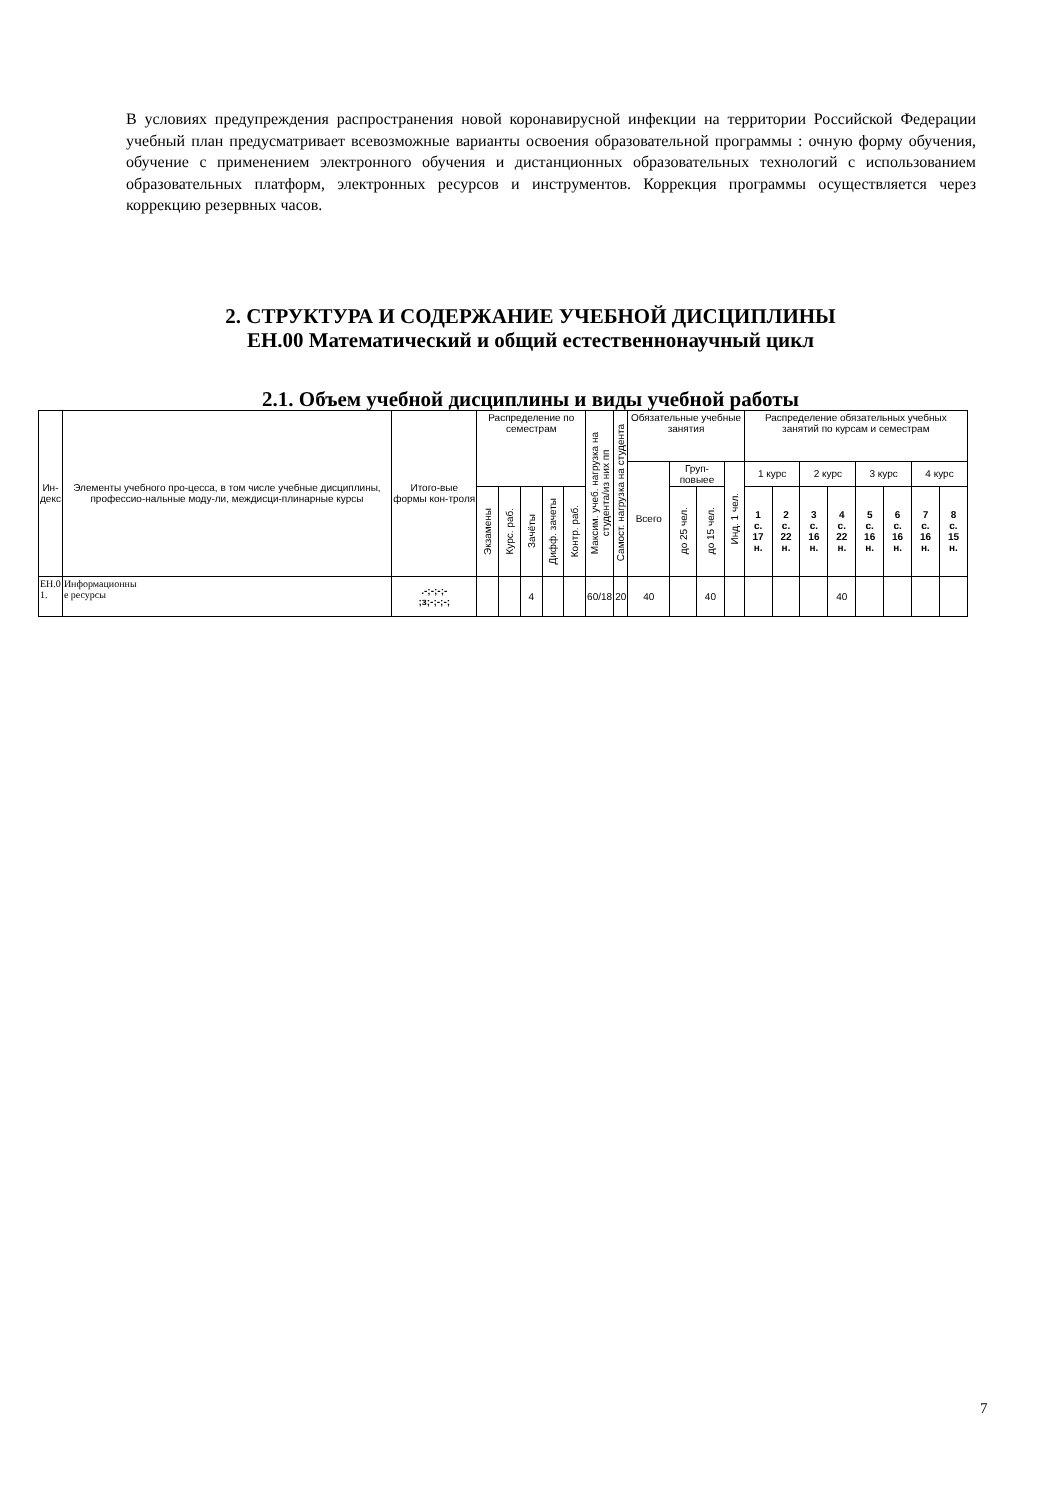В условиях предупреждения распространения новой коронавирусной инфекции на территории Российской Федерации учебный план предусматривает всевозможные варианты освоения образовательной программы : очную форму обучения, обучение с применением электронного обучения и дистанционных образовательных технологий с использованием образовательных платформ, электронных ресурсов и инструментов. Коррекция программы осуществляется через коррекцию резервных часов.
2. СТРУКТУРА И СОДЕРЖАНИЕ УЧЕБНОЙ ДИСЦИПЛИНЫ
ЕН.00 Математический и общий естественнонаучный цикл
2.1. Объем учебной дисциплины и виды учебной работы
| Ин- декс | Элементы учебного про-цесса, в том числе учебные дисциплины, профессио-нальные моду-ли, междисци-плинарные курсы | Итого-вые формы кон-троля | Распределение по семестрам | | | | | Максим. учеб. нагрузка на студента/из них пп | Самост. нагрузка на студента | Обязательные учебные занятия | | | | Распределение обязательных учебных занятий по курсам и семестрам | | | | | | | |
| --- | --- | --- | --- | --- | --- | --- | --- | --- | --- | --- | --- | --- | --- | --- | --- | --- | --- | --- | --- | --- | --- |
| | | | | | | | | | | Всего | Груп- повыее | | Инд. 1 чел. | 1 курс | | 2 курс | | 3 курс | | 4 курс | |
| | | | Экзамены | Курс. раб. | Зачёты | Дифф. зачеты | Контр. раб. | | | | до 25 чел. | до 15 чел. | | 1 с. 17 н. | 2 с. 22 н. | 3 с. 16 н. | 4 с. 22 н. | 5 с. 16 н. | 6 с. 16 н. | 7 с. 16 н. | 8 с. 15 н. |
| ЕН.0 1. | Информационны е ресурсы | .-;-;-;- ;з;-;-;-; | | | 4 | | | 60/18 | 20 | 40 | | 40 | | | | | 40 | | | | |
7